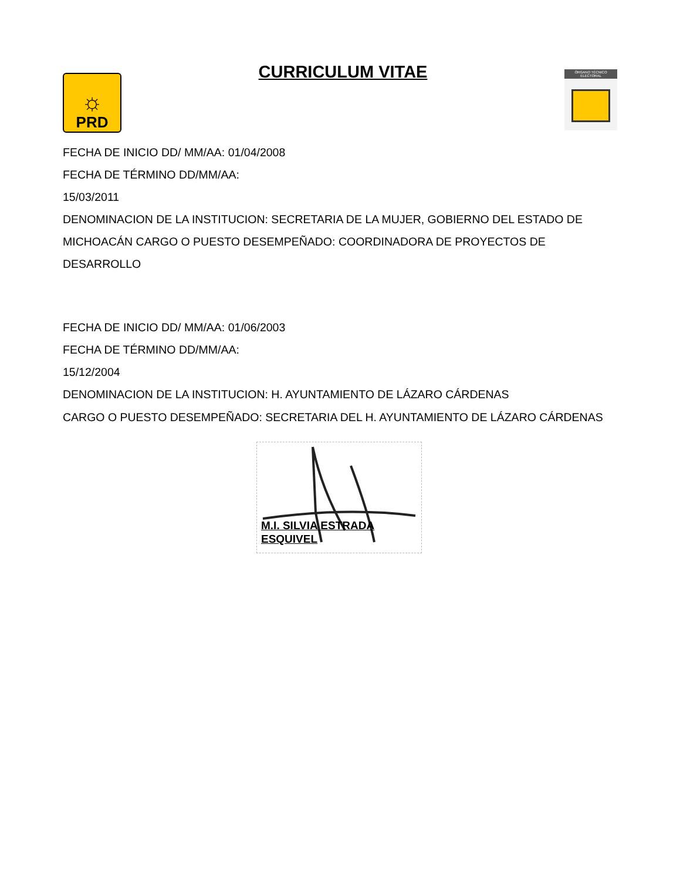☼
PRD
CURRICULUM VITAE
ÓRGANO TÉCNICO ELECTORAL
FECHA DE INICIO DD/ MM/AA: 01/04/2008
FECHA DE TÉRMINO DD/MM/AA:
15/03/2011
DENOMINACION DE LA INSTITUCION: SECRETARIA DE LA MUJER, GOBIERNO DEL ESTADO DE MICHOACÁN CARGO O PUESTO DESEMPEÑADO: COORDINADORA DE PROYECTOS DE DESARROLLO
FECHA DE INICIO DD/ MM/AA: 01/06/2003
FECHA DE TÉRMINO DD/MM/AA:
15/12/2004
DENOMINACION DE LA INSTITUCION: H. AYUNTAMIENTO DE LÁZARO CÁRDENAS
CARGO O PUESTO DESEMPEÑADO: SECRETARIA DEL H. AYUNTAMIENTO DE LÁZARO CÁRDENAS
M.I. SILVIA ESTRADA
ESQUIVEL